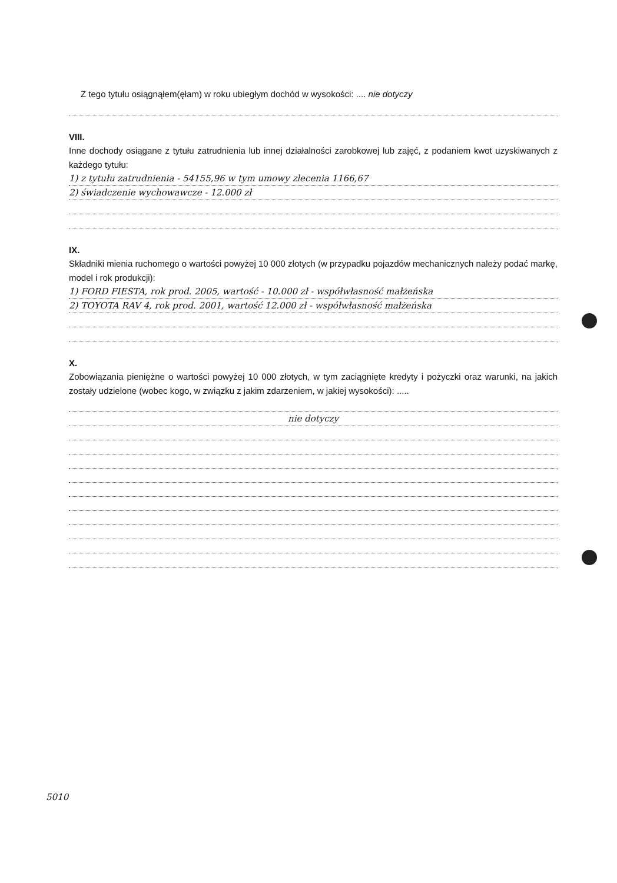Z tego tytułu osiągnąłem(ęłam) w roku ubiegłym dochód w wysokości: .... nie dotyczy
VIII.
Inne dochody osiągane z tytułu zatrudnienia lub innej działalności zarobkowej lub zajęć, z podaniem kwot uzyskiwanych z każdego tytułu:
1) z tytułu zatrudnienia - 54155,96 w tym umowy zlecenia 1166,67
2) świadczenie wychowawcze - 12.000 zł
IX.
Składniki mienia ruchomego o wartości powyżej 10 000 złotych (w przypadku pojazdów mechanicznych należy podać markę, model i rok produkcji):
1) FORD FIESTA, rok prod. 2005, wartość - 10.000 zł - współwłasność małżeńska
2) TOYOTA RAV 4, rok prod. 2001, wartość 12.000 zł - współwłasność małżeńska
X.
Zobowiązania pieniężne o wartości powyżej 10 000 złotych, w tym zaciągnięte kredyty i pożyczki oraz warunki, na jakich zostały udzielone (wobec kogo, w związku z jakim zdarzeniem, w jakiej wysokości): .....
nie dotyczy
5010